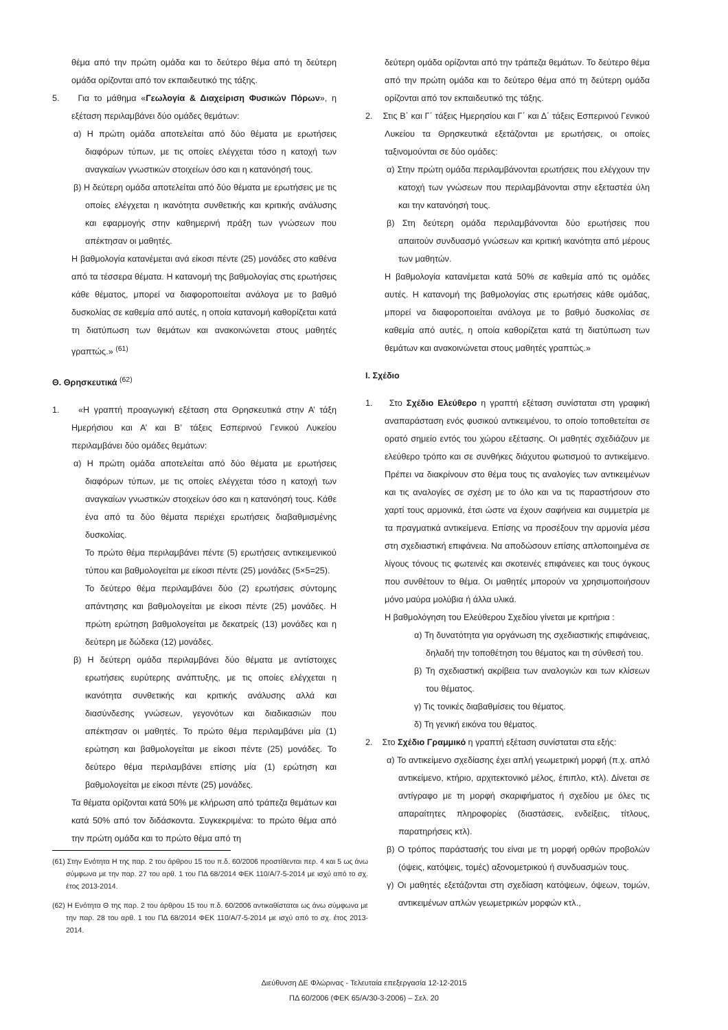θέμα από την πρώτη ομάδα και το δεύτερο θέμα από τη δεύτερη ομάδα ορίζονται από τον εκπαιδευτικό της τάξης.
5. Για το μάθημα «Γεωλογία & Διαχείριση Φυσικών Πόρων», η εξέταση περιλαμβάνει δύο ομάδες θεμάτων:
α) Η πρώτη ομάδα αποτελείται από δύο θέματα με ερωτήσεις διαφόρων τύπων, με τις οποίες ελέγχεται τόσο η κατοχή των αναγκαίων γνωστικών στοιχείων όσο και η κατανόησή τους.
β) Η δεύτερη ομάδα αποτελείται από δύο θέματα με ερωτήσεις με τις οποίες ελέγχεται η ικανότητα συνθετικής και κριτικής ανάλυσης και εφαρμογής στην καθημερινή πράξη των γνώσεων που απέκτησαν οι μαθητές.
Η βαθμολογία κατανέμεται ανά είκοσι πέντε (25) μονάδες στο καθένα από τα τέσσερα θέματα. Η κατανομή της βαθμολογίας στις ερωτήσεις κάθε θέματος, μπορεί να διαφοροποιείται ανάλογα με το βαθμό δυσκολίας σε καθεμία από αυτές, η οποία κατανομή καθορίζεται κατά τη διατύπωση των θεμάτων και ανακοινώνεται στους μαθητές γραπτώς.» <sup>(61)</sup>
Θ. Θρησκευτικά <sup>(62)</sup>
1. «Η γραπτή προαγωγική εξέταση στα Θρησκευτικά στην Α’ τάξη Ημερήσιου και Α’ και Β’ τάξεις Εσπερινού Γενικού Λυκείου περιλαμβάνει δύο ομάδες θεμάτων:
α) Η πρώτη ομάδα αποτελείται από δύο θέματα με ερωτήσεις διαφόρων τύπων, με τις οποίες ελέγχεται τόσο η κατοχή των αναγκαίων γνωστικών στοιχείων όσο και η κατανόησή τους. Κάθε ένα από τα δύο θέματα περιέχει ερωτήσεις διαβαθμισμένης δυσκολίας.
Το πρώτο θέμα περιλαμβάνει πέντε (5) ερωτήσεις αντικειμενικού τύπου και βαθμολογείται με είκοσι πέντε (25) μονάδες (5×5=25).
Το δεύτερο θέμα περιλαμβάνει δύο (2) ερωτήσεις σύντομης απάντησης και βαθμολογείται με είκοσι πέντε (25) μονάδες. Η πρώτη ερώτηση βαθμολογείται με δεκατρείς (13) μονάδες και η δεύτερη με δώδεκα (12) μονάδες.
β) Η δεύτερη ομάδα περιλαμβάνει δύο θέματα με αντίστοιχες ερωτήσεις ευρύτερης ανάπτυξης, με τις οποίες ελέγχεται η ικανότητα συνθετικής και κριτικής ανάλυσης αλλά και διασύνδεσης γνώσεων, γεγονότων και διαδικασιών που απέκτησαν οι μαθητές. Το πρώτο θέμα περιλαμβάνει μία (1) ερώτηση και βαθμολογείται με είκοσι πέντε (25) μονάδες. Το δεύτερο θέμα περιλαμβάνει επίσης μία (1) ερώτηση και βαθμολογείται με είκοσι πέντε (25) μονάδες.
Τα θέματα ορίζονται κατά 50% με κλήρωση από τράπεζα θεμάτων και κατά 50% από τον διδάσκοντα. Συγκεκριμένα: το πρώτο θέμα από την πρώτη ομάδα και το πρώτο θέμα από τη
(61) Στην Ενότητα Η της παρ. 2 του άρθρου 15 του π.δ. 60/2006 προστίθενται περ. 4 και 5 ως άνω σύμφωνα με την παρ. 27 του αρθ. 1 του ΠΔ 68/2014 ΦΕΚ 110/Α/7-5-2014 με ισχύ από το σχ. έτος 2013-2014.
(62) Η Ενότητα Θ της παρ. 2 του άρθρου 15 του π.δ. 60/2006 αντικαθίσταται ως άνω σύμφωνα με την παρ. 28 του αρθ. 1 του ΠΔ 68/2014 ΦΕΚ 110/Α/7-5-2014 με ισχύ από το σχ. έτος 2013-2014.
δεύτερη ομάδα ορίζονται από την τράπεζα θεμάτων. Το δεύτερο θέμα από την πρώτη ομάδα και το δεύτερο θέμα από τη δεύτερη ομάδα ορίζονται από τον εκπαιδευτικό της τάξης.
2. Στις Β΄ και Γ΄ τάξεις Ημερησίου και Γ΄ και Δ΄ τάξεις Εσπερινού Γενικού Λυκείου τα Θρησκευτικά εξετάζονται με ερωτήσεις, οι οποίες ταξινομούνται σε δύο ομάδες:
α) Στην πρώτη ομάδα περιλαμβάνονται ερωτήσεις που ελέγχουν την κατοχή των γνώσεων που περιλαμβάνονται στην εξεταστέα ύλη και την κατανόησή τους.
β) Στη δεύτερη ομάδα περιλαμβάνονται δύο ερωτήσεις που απαιτούν συνδυασμό γνώσεων και κριτική ικανότητα από μέρους των μαθητών.
Η βαθμολογία κατανέμεται κατά 50% σε καθεμία από τις ομάδες αυτές. Η κατανομή της βαθμολογίας στις ερωτήσεις κάθε ομάδας, μπορεί να διαφοροποιείται ανάλογα με το βαθμό δυσκολίας σε καθεμία από αυτές, η οποία καθορίζεται κατά τη διατύπωση των θεμάτων και ανακοινώνεται στους μαθητές γραπτώς.»
Ι. Σχέδιο
1. Στο Σχέδιο Ελεύθερο η γραπτή εξέταση συνίσταται στη γραφική αναπαράσταση ενός φυσικού αντικειμένου, το οποίο τοποθετείται σε ορατό σημείο εντός του χώρου εξέτασης. Οι μαθητές σχεδιάζουν με ελεύθερο τρόπο και σε συνθήκες διάχυτου φωτισμού το αντικείμενο. Πρέπει να διακρίνουν στο θέμα τους τις αναλογίες των αντικειμένων και τις αναλογίες σε σχέση με το όλο και να τις παραστήσουν στο χαρτί τους αρμονικά, έτσι ώστε να έχουν σαφήνεια και συμμετρία με τα πραγματικά αντικείμενα. Επίσης να προσέξουν την αρμονία μέσα στη σχεδιαστική επιφάνεια. Να αποδώσουν επίσης απλοποιημένα σε λίγους τόνους τις φωτεινές και σκοτεινές επιφάνειες και τους όγκους που συνθέτουν το θέμα. Οι μαθητές μπορούν να χρησιμοποιήσουν μόνο μαύρα μολύβια ή άλλα υλικά.
Η βαθμολόγηση του Ελεύθερου Σχεδίου γίνεται με κριτήρια :
α) Τη δυνατότητα για οργάνωση της σχεδιαστικής επιφάνειας, δηλαδή την τοποθέτηση του θέματος και τη σύνθεσή του.
β) Τη σχεδιαστική ακρίβεια των αναλογιών και των κλίσεων του θέματος.
γ) Τις τονικές διαβαθμίσεις του θέματος.
δ) Τη γενική εικόνα του θέματος.
2. Στο Σχέδιο Γραμμικό η γραπτή εξέταση συνίσταται στα εξής:
α) Το αντικείμενο σχεδίασης έχει απλή γεωμετρική μορφή (π.χ. απλό αντικείμενο, κτήριο, αρχιτεκτονικό μέλος, έπιπλο, κτλ). Δίνεται σε αντίγραφο με τη μορφή σκαριφήματος ή σχεδίου με όλες τις απαραίτητες πληροφορίες (διαστάσεις, ενδείξεις, τίτλους, παρατηρήσεις κτλ).
β) Ο τρόπος παράστασής του είναι με τη μορφή ορθών προβολών (όψεις, κατόψεις, τομές) αξονομετρικού ή συνδυασμών τους.
γ) Οι μαθητές εξετάζονται στη σχεδίαση κατόψεων, όψεων, τομών, αντικειμένων απλών γεωμετρικών μορφών κτλ.,
Διεύθυνση ΔΕ Φλώρινας - Τελευταία επεξεργασία 12-12-2015
ΠΔ 60/2006 (ΦΕΚ 65/Α/30-3-2006) – Σελ. 20